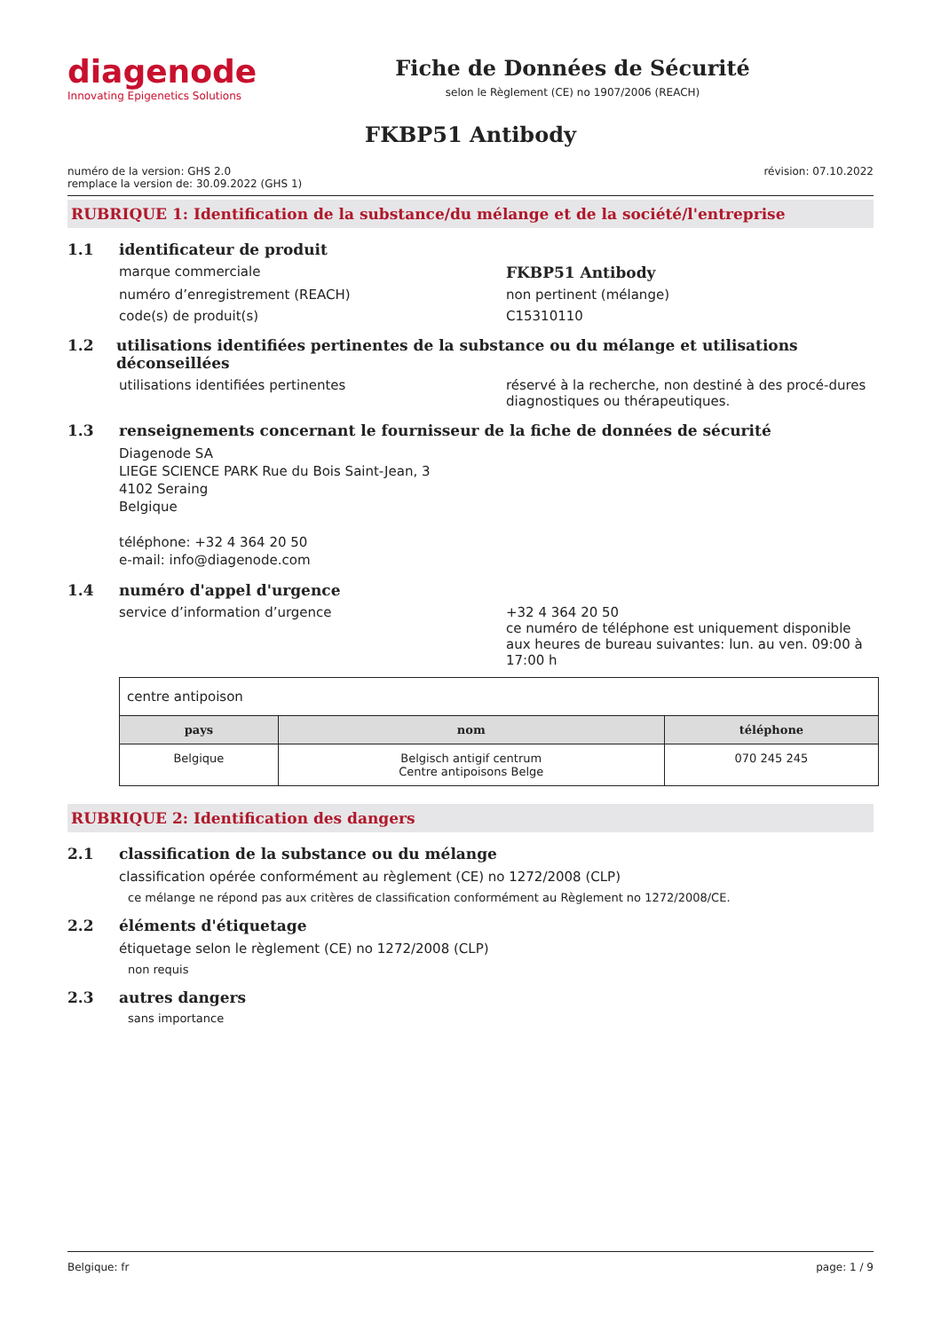diagenode
Innovating Epigenetics Solutions
Fiche de Données de Sécurité
selon le Règlement (CE) no 1907/2006 (REACH)
FKBP51 Antibody
numéro de la version: GHS 2.0
remplace la version de: 30.09.2022 (GHS 1)
révision: 07.10.2022
RUBRIQUE 1: Identification de la substance/du mélange et de la société/l'entreprise
1.1 identificateur de produit
marque commerciale FKBP51 Antibody
numéro d’enregistrement (REACH) non pertinent (mélange)
code(s) de produit(s) C15310110
1.2 utilisations identifiées pertinentes de la substance ou du mélange et utilisations déconseillées
utilisations identifiées pertinentes réservé à la recherche, non destiné à des procé-dures diagnostiques ou thérapeutiques.
1.3 renseignements concernant le fournisseur de la fiche de données de sécurité
Diagenode SA
LIEGE SCIENCE PARK Rue du Bois Saint-Jean, 3
4102 Seraing
Belgique
téléphone: +32 4 364 20 50
e-mail: info@diagenode.com
1.4 numéro d'appel d'urgence
service d’information d’urgence +32 4 364 20 50
ce numéro de téléphone est uniquement disponible aux heures de bureau suivantes: lun. au ven. 09:00 à 17:00 h
| centre antipoison | | |
| pays | nom | téléphone |
| Belgique | Belgisch antigif centrum Centre antipoisons Belge | 070 245 245 |
RUBRIQUE 2: Identification des dangers
2.1 classification de la substance ou du mélange
classification opérée conformément au règlement (CE) no 1272/2008 (CLP)
ce mélange ne répond pas aux critères de classification conformément au Règlement no 1272/2008/CE.
2.2 éléments d'étiquetage
étiquetage selon le règlement (CE) no 1272/2008 (CLP)
non requis
2.3 autres dangers
sans importance
Belgique: fr page: 1 / 9